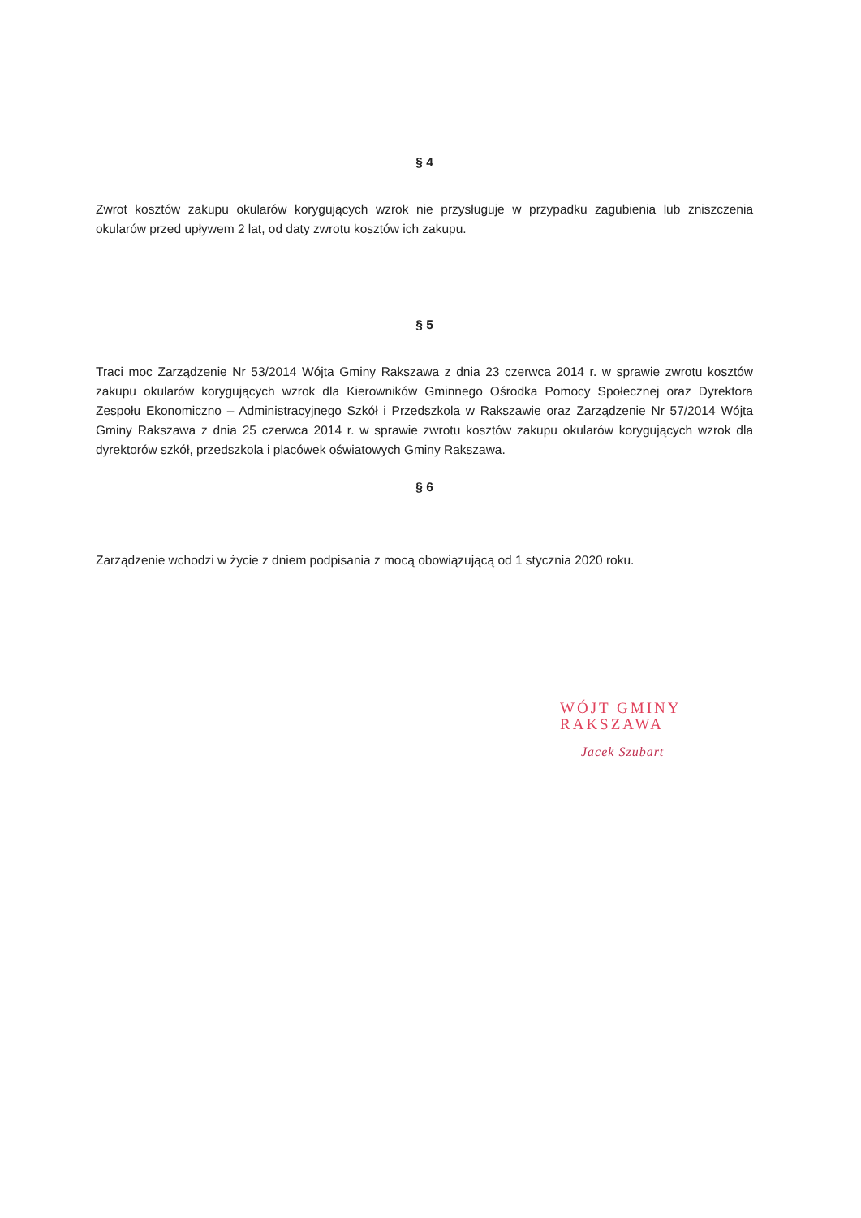§ 4
Zwrot kosztów zakupu okularów korygujących wzrok nie przysługuje w przypadku zagubienia lub zniszczenia okularów przed upływem 2 lat, od daty zwrotu kosztów ich zakupu.
§ 5
Traci moc Zarządzenie Nr 53/2014 Wójta Gminy Rakszawa z dnia 23 czerwca 2014 r. w sprawie zwrotu kosztów zakupu okularów korygujących wzrok dla Kierowników Gminnego Ośrodka Pomocy Społecznej oraz Dyrektora Zespołu Ekonomiczno – Administracyjnego Szkół i Przedszkola w Rakszawie oraz Zarządzenie Nr 57/2014 Wójta Gminy Rakszawa z dnia 25 czerwca 2014 r. w sprawie zwrotu kosztów zakupu okularów korygujących wzrok dla dyrektorów szkół, przedszkola i placówek oświatowych Gminy Rakszawa.
§ 6
Zarządzenie wchodzi w życie z dniem podpisania z mocą obowiązującą od 1 stycznia 2020 roku.
WÓJT GMINY
RAKSZAWA
Jacek Szubart